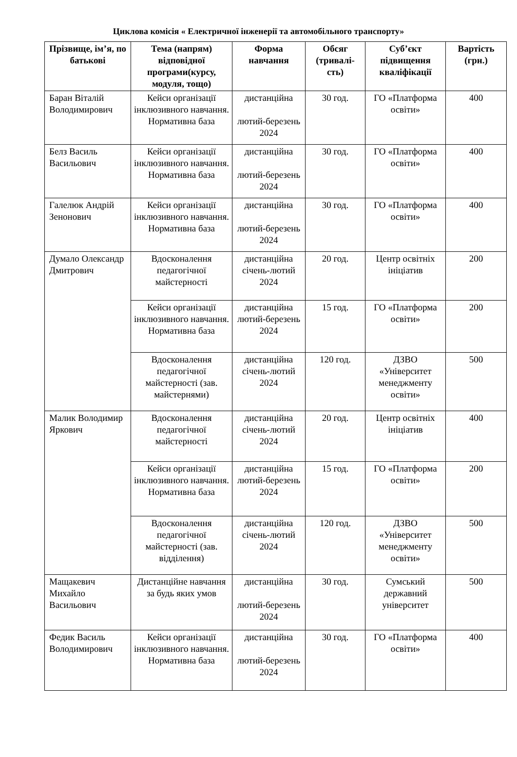Циклова комісія « Електричної інженерії та автомобільного транспорту»
| Прізвище, ім’я, по батькові | Тема (напрям) відповідної програми(курсу, модуля, тощо) | Форма навчання | Обсяг (тривалі-сть) | Суб’єкт підвищення кваліфікації | Вартість (грн.) |
| --- | --- | --- | --- | --- | --- |
| Баран Віталій Володимирович | Кейси організації інклюзивного навчання. Нормативна база | дистанційна лютий-березень 2024 | 30 год. | ГО «Платформа освіти» | 400 |
| Белз Василь Васильович | Кейси організації інклюзивного навчання. Нормативна база | дистанційна лютий-березень 2024 | 30 год. | ГО «Платформа освіти» | 400 |
| Галелюк Андрій Зенонович | Кейси організації інклюзивного навчання. Нормативна база | дистанційна лютий-березень 2024 | 30 год. | ГО «Платформа освіти» | 400 |
| Думало Олександр Дмитрович | Вдосконалення педагогічної майстерності | дистанційна січень-лютий 2024 | 20 год. | Центр освітніх ініціатив | 200 |
| | Кейси організації інклюзивного навчання. Нормативна база | дистанційна лютий-березень 2024 | 15 год. | ГО «Платформа освіти» | 200 |
| | Вдосконалення педагогічної майстерності (зав. майстернями) | дистанційна січень-лютий 2024 | 120 год. | ДЗВО «Університет менеджменту освіти» | 500 |
| Малик Володимир Яркович | Вдосконалення педагогічної майстерності | дистанційна січень-лютий 2024 | 20 год. | Центр освітніх ініціатив | 400 |
| | Кейси організації інклюзивного навчання. Нормативна база | дистанційна лютий-березень 2024 | 15 год. | ГО «Платформа освіти» | 200 |
| | Вдосконалення педагогічної майстерності (зав. відділення) | дистанційна січень-лютий 2024 | 120 год. | ДЗВО «Університет менеджменту освіти» | 500 |
| Мащакевич Михайло Васильович | Дистанційне навчання за будь яких умов | дистанційна лютий-березень 2024 | 30 год. | Сумський державний університет | 500 |
| Федик Василь Володимирович | Кейси організації інклюзивного навчання. Нормативна база | дистанційна лютий-березень 2024 | 30 год. | ГО «Платформа освіти» | 400 |